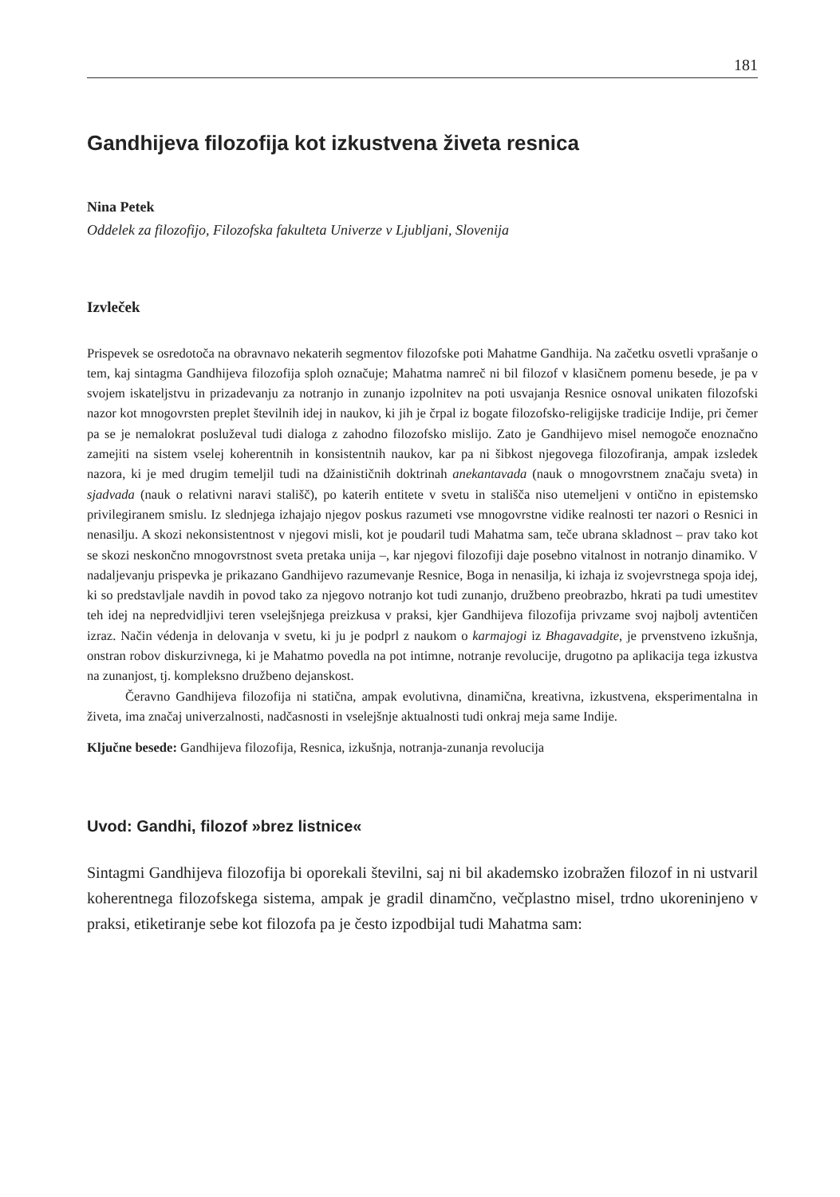181
Gandhijeva filozofija kot izkustvena živeta resnica
Nina Petek
Oddelek za filozofijo, Filozofska fakulteta Univerze v Ljubljani, Slovenija
Izvleček
Prispevek se osredotoča na obravnavo nekaterih segmentov filozofske poti Mahatme Gandhija. Na začetku osvetli vprašanje o tem, kaj sintagma Gandhijeva filozofija sploh označuje; Mahatma namreč ni bil filozof v klasičnem pomenu besede, je pa v svojem iskateljstvu in prizadevanju za notranjo in zunanjo izpolnitev na poti usvajanja Resnice osnoval unikaten filozofski nazor kot mnogovrsten preplet številnih idej in naukov, ki jih je črpal iz bogate filozofsko-religijske tradicije Indije, pri čemer pa se je nemalokrat posluževal tudi dialoga z zahodno filozofsko mislijo. Zato je Gandhijevo misel nemogoče enoznačno zamejiti na sistem vselej koherentnih in konsistentnih naukov, kar pa ni šibkost njegovega filozofiranja, ampak izsledek nazora, ki je med drugim temeljil tudi na džainističnih doktrinah anekantavada (nauk o mnogovrstnem značaju sveta) in sjadvada (nauk o relativni naravi stališč), po katerih entitete v svetu in stališča niso utemeljeni v ontično in epistemsko privilegiranem smislu. Iz slednjega izhajajo njegov poskus razumeti vse mnogovrstne vidike realnosti ter nazori o Resnici in nenasilju. A skozi nekonsistentnost v njegovi misli, kot je poudaril tudi Mahatma sam, teče ubrana skladnost – prav tako kot se skozi neskončno mnogovrstnost sveta pretaka unija –, kar njegovi filozofiji daje posebno vitalnost in notranjo dinamiko. V nadaljevanju prispevka je prikazano Gandhijevo razumevanje Resnice, Boga in nenasilja, ki izhaja iz svojevrstnega spoja idej, ki so predstavljale navdih in povod tako za njegovo notranjo kot tudi zunanjo, družbeno preobrazbo, hkrati pa tudi umestitev teh idej na nepredvidljivi teren vselejšnjega preizkusa v praksi, kjer Gandhijeva filozofija privzame svoj najbolj avtentičen izraz. Način védenja in delovanja v svetu, ki ju je podprl z naukom o karmajogi iz Bhagavadgite, je prvenstveno izkušnja, onstran robov diskurzivnega, ki je Mahatmo povedla na pot intimne, notranje revolucije, drugotno pa aplikacija tega izkustva na zunanjost, tj. kompleksno družbeno dejanskost.
Čeravno Gandhijeva filozofija ni statična, ampak evolutivna, dinamična, kreativna, izkustvena, eksperimentalna in živeta, ima značaj univerzalnosti, nadčasnosti in vselejšnje aktualnosti tudi onkraj meja same Indije.
Ključne besede: Gandhijeva filozofija, Resnica, izkušnja, notranja-zunanja revolucija
Uvod: Gandhi, filozof »brez listnice«
Sintagmi Gandhijeva filozofija bi oporekali številni, saj ni bil akademsko izobražen filozof in ni ustvaril koherentnega filozofskega sistema, ampak je gradil dinamčno, večplastno misel, trdno ukoreninjeno v praksi, etiketiranje sebe kot filozofa pa je često izpodbijal tudi Mahatma sam: